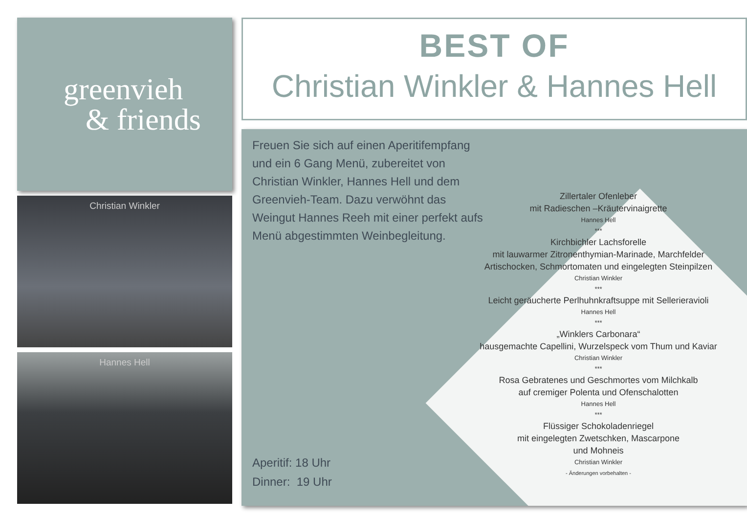greenvieh
& friends
Christian Winkler
Hannes Hell
BEST OF
Christian Winkler & Hannes Hell
Freuen Sie sich auf einen Aperitifempfang und ein 6 Gang Menü, zubereitet von Christian Winkler, Hannes Hell und dem Greenvieh-Team. Dazu verwöhnt das Weingut Hannes Reeh mit einer perfekt aufs Menü abgestimmten Weinbegleitung.
Zillertaler Ofenleber
mit Radieschen –Kräutervinaigrette
Hannes Hell
***
Kirchbichler Lachsforelle
mit lauwarmer Zitronenthymian-Marinade, Marchfelder Artischocken, Schmortomaten und eingelegten Steinpilzen
Christian Winkler
***
Leicht geräucherte Perlhuhnkraftsuppe mit Sellerieravioli
Hannes Hell
***
„Winklers Carbonara“
hausgemachte Capellini, Wurzelspeck vom Thum und Kaviar
Christian Winkler
***
Rosa Gebratenes und Geschmortes vom Milchkalb
auf cremiger Polenta und Ofenschalotten
Hannes Hell
***
Flüssiger Schokoladenriegel
mit eingelegten Zwetschken, Mascarpone
und Mohneis
Christian Winkler
- Änderungen vorbehalten -
Aperitif: 18 Uhr
Dinner: 19 Uhr